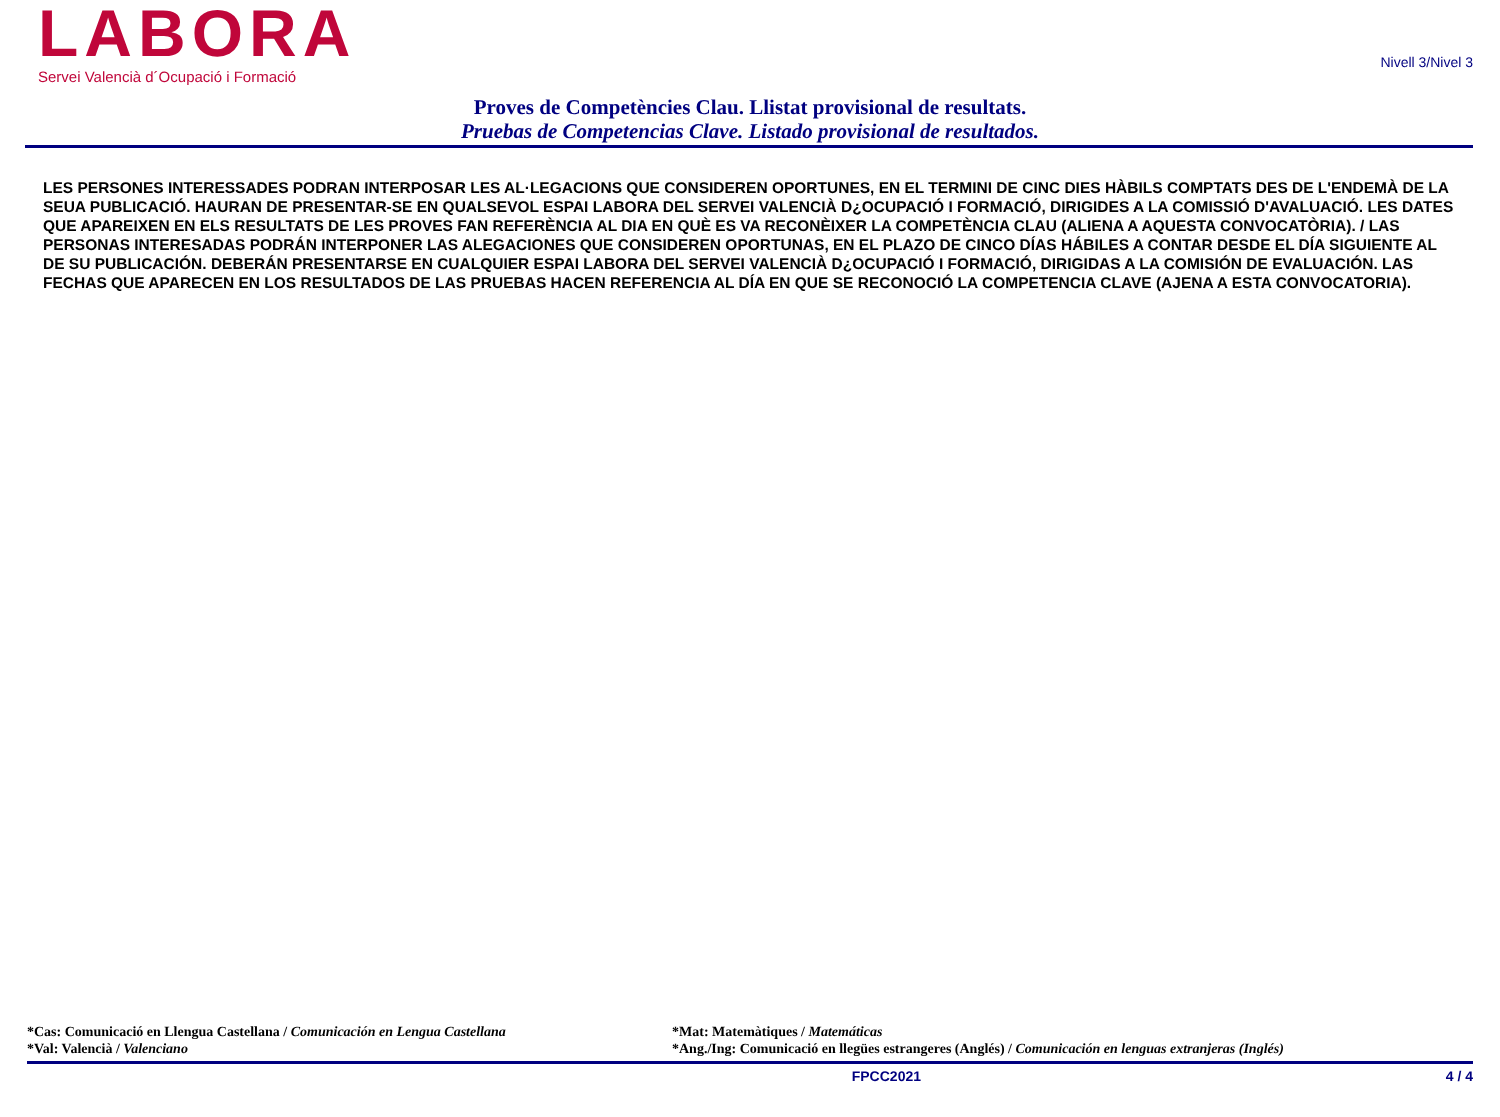LABORA
Servei Valencià d´Ocupació i Formació
Nivell 3/Nivel 3
Proves de Competències Clau. Llistat provisional de resultats.
Pruebas de Competencias Clave. Listado provisional de resultados.
LES PERSONES INTERESSADES PODRAN INTERPOSAR LES AL·LEGACIONS QUE CONSIDEREN OPORTUNES, EN EL TERMINI DE CINC DIES HÀBILS COMPTATS DES DE L'ENDEMÀ DE LA SEUA PUBLICACIÓ. HAURAN DE PRESENTAR-SE EN QUALSEVOL ESPAI LABORA DEL SERVEI VALENCIÀ D¿OCUPACIÓ I FORMACIÓ, DIRIGIDES A LA COMISSIÓ D'AVALUACIÓ. LES DATES QUE APAREIXEN EN ELS RESULTATS DE LES PROVES FAN REFERÈNCIA AL DIA EN QUÈ ES VA RECONÈIXER LA COMPETÈNCIA CLAU (ALIENA A AQUESTA CONVOCATÒRIA). / LAS PERSONAS INTERESADAS PODRÁN INTERPONER LAS ALEGACIONES QUE CONSIDEREN OPORTUNAS, EN EL PLAZO DE CINCO DÍAS HÁBILES A CONTAR DESDE EL DÍA SIGUIENTE AL DE SU PUBLICACIÓN. DEBERÁN PRESENTARSE EN CUALQUIER ESPAI LABORA DEL SERVEI VALENCIÀ D¿OCUPACIÓ I FORMACIÓ, DIRIGIDAS A LA COMISIÓN DE EVALUACIÓN. LAS FECHAS QUE APARECEN EN LOS RESULTADOS DE LAS PRUEBAS HACEN REFERENCIA AL DÍA EN QUE SE RECONOCIÓ LA COMPETENCIA CLAVE (AJENA A ESTA CONVOCATORIA).
*Cas: Comunicació en Llengua Castellana / Comunicación en Lengua Castellana
*Val: Valencià / Valenciano
*Mat: Matemàtiques / Matemáticas
*Ang./Ing: Comunicació en llegües estrangeres (Anglés) / Comunicación en lenguas extranjeras (Inglés)
FPCC2021 4 / 4